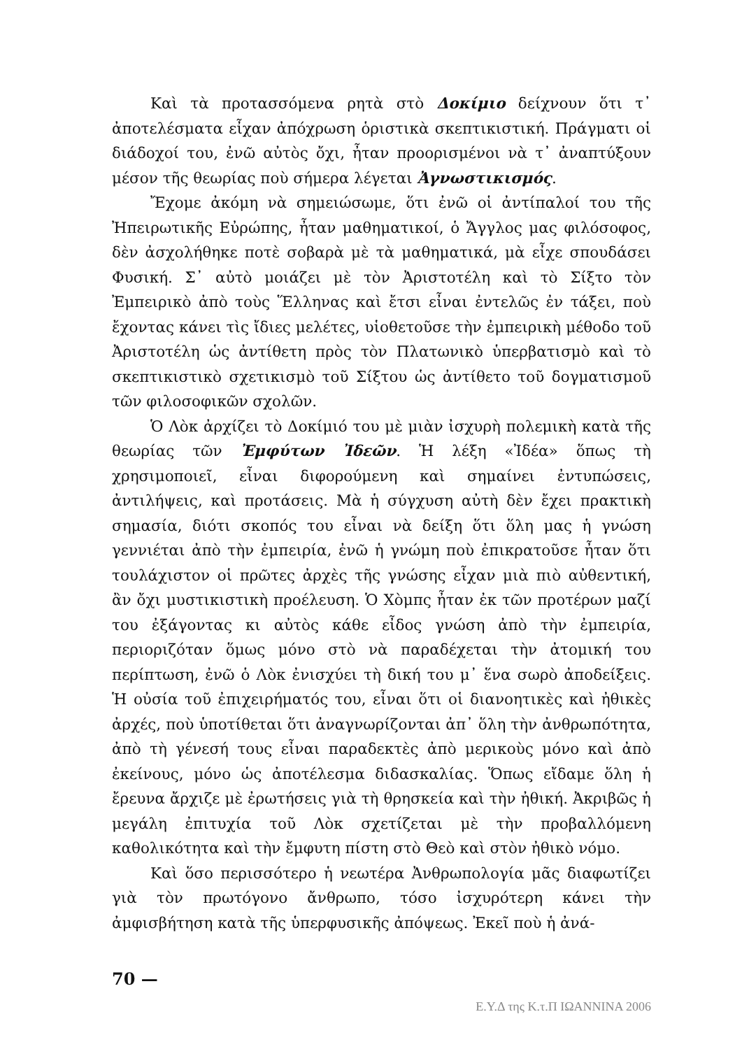Καὶ τὰ προτασσόμενα ρητὰ στὸ Δοκίμιο δείχνουν ὅτι τ᾽ ἀποτελέσματα εἶχαν ἀπόχρωση ὁριστικὰ σκεπτικιστική. Πράγματι οἱ διάδοχοί του, ἐνῶ αὐτὸς ὄχι, ἦταν προορισμένοι νὰ τ᾽ ἀναπτύξουν μέσον τῆς θεωρίας ποὺ σήμερα λέγεται Ἀγνωστικισμός.
Ἔχομε ἀκόμη νὰ σημειώσωμε, ὅτι ἐνῶ οἱ ἀντίπαλοί του τῆς Ἠπειρωτικῆς Εὐρώπης, ἦταν μαθηματικοί, ὁ Ἄγγλος μας φιλόσοφος, δὲν ἀσχολήθηκε ποτὲ σοβαρὰ μὲ τὰ μαθηματικά, μὰ εἶχε σπουδάσει Φυσική. Σ᾽ αὐτὸ μοιάζει μὲ τὸν Ἀριστοτέλη καὶ τὸ Σίξτο τὸν Ἐμπειρικὸ ἀπὸ τοὺς Ἕλληνας καὶ ἔτσι εἶναι ἐντελῶς ἐν τάξει, ποὺ ἔχοντας κάνει τὶς ἴδιες μελέτες, υἱοθετοῦσε τὴν ἐμπειρικὴ μέθοδο τοῦ Ἀριστοτέλη ὡς ἀντίθετη πρὸς τὸν Πλατωνικὸ ὑπερβατισμὸ καὶ τὸ σκεπτικιστικὸ σχετικισμὸ τοῦ Σίξτου ὡς ἀντίθετο τοῦ δογματισμοῦ τῶν φιλοσοφικῶν σχολῶν.
Ὁ Λὸκ ἀρχίζει τὸ Δοκίμιό του μὲ μιὰν ἰσχυρὴ πολεμικὴ κατὰ τῆς θεωρίας τῶν Ἐμφύτων Ἰδεῶν. Ἡ λέξη «Ἰδέα» ὅπως τὴ χρησιμοποιεῖ, εἶναι διφορούμενη καὶ σημαίνει ἐντυπώσεις, ἀντιλήψεις, καὶ προτάσεις. Μὰ ἡ σύγχυση αὐτὴ δὲν ἔχει πρακτικὴ σημασία, διότι σκοπός του εἶναι νὰ δείξη ὅτι ὅλη μας ἡ γνώση γεννιέται ἀπὸ τὴν ἐμπειρία, ἐνῶ ἡ γνώμη ποὺ ἐπικρατοῦσε ἦταν ὅτι τουλάχιστον οἱ πρῶτες ἀρχὲς τῆς γνώσης εἶχαν μιὰ πιὸ αὐθεντική, ἂν ὄχι μυστικιστικὴ προέλευση. Ὁ Χὸμπς ἦταν ἐκ τῶν προτέρων μαζί του ἐξάγοντας κι αὐτὸς κάθε εἶδος γνώση ἀπὸ τὴν ἐμπειρία, περιοριζόταν ὅμως μόνο στὸ νὰ παραδέχεται τὴν ἀτομική του περίπτωση, ἐνῶ ὁ Λὸκ ἐνισχύει τὴ δική του μ᾽ ἕνα σωρὸ ἀποδείξεις. Ἡ οὐσία τοῦ ἐπιχειρήματός του, εἶναι ὅτι οἱ διανοητικὲς καὶ ἠθικὲς ἀρχές, ποὺ ὑποτίθεται ὅτι ἀναγνωρίζονται ἀπ᾽ ὅλη τὴν ἀνθρωπότητα, ἀπὸ τὴ γένεσή τους εἶναι παραδεκτὲς ἀπὸ μερικοὺς μόνο καὶ ἀπὸ ἐκείνους, μόνο ὡς ἀποτέλεσμα διδασκαλίας. Ὅπως εἴδαμε ὅλη ἡ ἔρευνα ἄρχιζε μὲ ἐρωτήσεις γιὰ τὴ θρησκεία καὶ τὴν ἠθική. Ἀκριβῶς ἡ μεγάλη ἐπιτυχία τοῦ Λὸκ σχετίζεται μὲ τὴν προβαλλόμενη καθολικότητα καὶ τὴν ἔμφυτη πίστη στὸ Θεὸ καὶ στὸν ἠθικὸ νόμο.
Καὶ ὅσο περισσότερο ἡ νεωτέρα Ἀνθρωπολογία μᾶς διαφωτίζει γιὰ τὸν πρωτόγονο ἄνθρωπο, τόσο ἰσχυρότερη κάνει τὴν ἀμφισβήτηση κατὰ τῆς ὑπερφυσικῆς ἀπόψεως. Ἐκεῖ ποὺ ἡ ἀνά-
70 —
Ε.Υ.Δ της Κ.τ.Π ΙΩΑΝΝΙΝΑ 2006